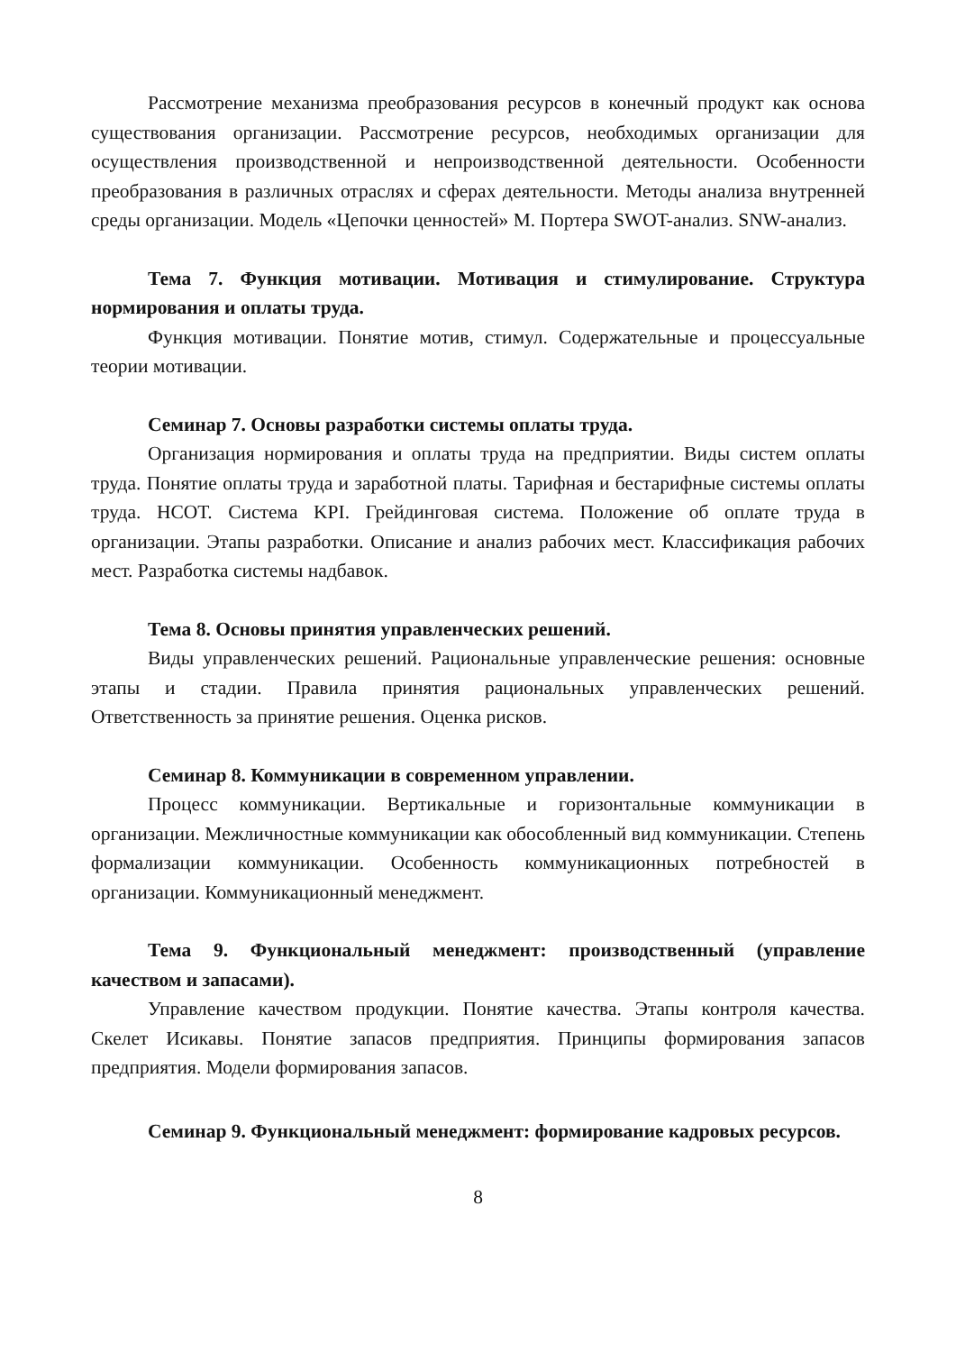Рассмотрение механизма преобразования ресурсов в конечный продукт как основа существования организации. Рассмотрение ресурсов, необходимых организации для осуществления производственной и непроизводственной деятельности. Особенности преобразования в различных отраслях и сферах деятельности. Методы анализа внутренней среды организации. Модель «Цепочки ценностей» М. Портера SWOT-анализ. SNW-анализ.
Тема 7. Функция мотивации. Мотивация и стимулирование. Структура нормирования и оплаты труда.
Функция мотивации. Понятие мотив, стимул. Содержательные и процессуальные теории мотивации.
Семинар 7. Основы разработки системы оплаты труда.
Организация нормирования и оплаты труда на предприятии. Виды систем оплаты труда. Понятие оплаты труда и заработной платы. Тарифная и бестарифные системы оплаты труда. НСОТ. Система KPI. Грейдинговая система. Положение об оплате труда в организации. Этапы разработки. Описание и анализ рабочих мест. Классификация рабочих мест. Разработка системы надбавок.
Тема 8. Основы принятия управленческих решений.
Виды управленческих решений. Рациональные управленческие решения: основные этапы и стадии. Правила принятия рациональных управленческих решений. Ответственность за принятие решения. Оценка рисков.
Семинар 8. Коммуникации в современном управлении.
Процесс коммуникации. Вертикальные и горизонтальные коммуникации в организации. Межличностные коммуникации как обособленный вид коммуникации. Степень формализации коммуникации. Особенность коммуникационных потребностей в организации. Коммуникационный менеджмент.
Тема 9. Функциональный менеджмент: производственный (управление качеством и запасами).
Управление качеством продукции. Понятие качества. Этапы контроля качества. Скелет Исикавы. Понятие запасов предприятия. Принципы формирования запасов предприятия. Модели формирования запасов.
Семинар 9. Функциональный менеджмент: формирование кадровых ресурсов.
8